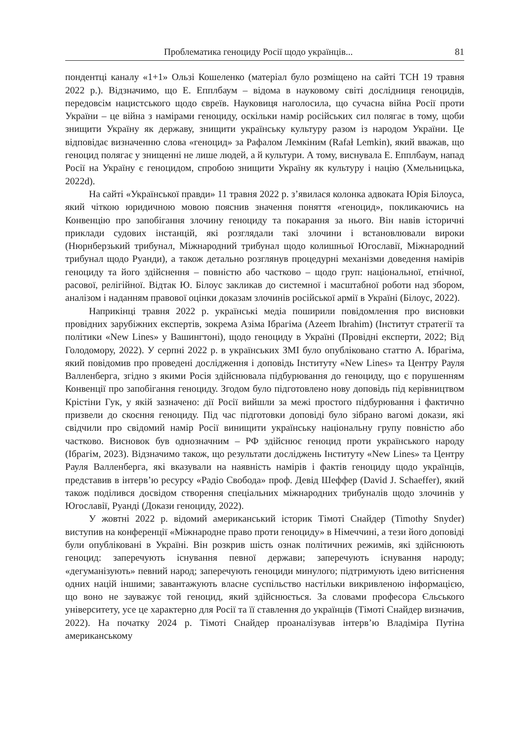Проблематика геноциду Росії щодо українців... 81
пондентці каналу «1+1» Ользі Кошеленко (матеріал було розміщено на сайті ТСН 19 травня 2022 р.). Відзначимо, що Е. Епплбаум – відома в науковому світі дослідниця геноцидів, передовсім нацистського щодо євреїв. Науковиця наголосила, що сучасна війна Росії проти України – це війна з намірами геноциду, оскільки намір російських сил полягає в тому, щоби знищити Україну як державу, знищити українську культуру разом із народом України. Це відповідає визначенню слова «геноцид» за Рафалом Лемкіним (Rafał Lemkin), який вважав, що геноцид полягає у знищенні не лише людей, а й культури. А тому, виснувала Е. Епплбаум, напад Росії на Україну є геноцидом, спробою знищити Україну як культуру і націю (Хмельницька, 2022d).
На сайті «Української правди» 11 травня 2022 р. з’явилася колонка адвоката Юрія Білоуса, який чіткою юридичною мовою пояснив значення поняття «геноцид», покликаючись на Конвенцію про запобігання злочину геноциду та покарання за нього. Він навів історичні приклади судових інстанцій, які розглядали такі злочини і встановлювали вироки (Нюрнберзький трибунал, Міжнародний трибунал щодо колишньої Югославії, Міжнародний трибунал щодо Руанди), а також детально розглянув процедурні механізми доведення намірів геноциду та його здійснення – повністю або частково – щодо груп: національної, етнічної, расової, релігійної. Відтак Ю. Білоус закликав до системної і масштабної роботи над збором, аналізом і наданням правової оцінки доказам злочинів російської армії в Україні (Білоус, 2022).
Наприкінці травня 2022 р. українські медіа поширили повідомлення про висновки провідних зарубіжних експертів, зокрема Азіма Ібрагіма (Azeem Ibrahim) (Інститут стратегії та політики «New Lines» у Вашингтоні), щодо геноциду в Україні (Провідні експерти, 2022; Від Голодомору, 2022). У серпні 2022 р. в українських ЗМІ було опубліковано статтю А. Ібрагіма, який повідомив про проведені дослідження і доповідь Інституту «New Lines» та Центру Рауля Валленберга, згідно з якими Росія здійснювала підбурювання до геноциду, що є порушенням Конвенції про запобігання геноциду. Згодом було підготовлено нову доповідь під керівництвом Крістіни Гук, у якій зазначено: дії Росії вийшли за межі простого підбурювання і фактично призвели до скоєння геноциду. Під час підготовки доповіді було зібрано вагомі докази, які свідчили про свідомий намір Росії винищити українську національну групу повністю або частково. Висновок був однозначним – РФ здійснює геноцид проти українського народу (Ібрагім, 2023). Відзначимо також, що результати досліджень Інституту «New Lines» та Центру Рауля Валленберга, які вказували на наявність намірів і фактів геноциду щодо українців, представив в інтерв’ю ресурсу «Радіо Свобода» проф. Девід Шеффер (David J. Schaeffer), який також поділився досвідом створення спеціальних міжнародних трибуналів щодо злочинів у Югославії, Руанді (Докази геноциду, 2022).
У жовтні 2022 р. відомий американський історик Тімоті Снайдер (Timothy Snyder) виступив на конференції «Міжнародне право проти геноциду» в Німеччині, а тези його доповіді були опубліковані в Україні. Він розкрив шість ознак політичних режимів, які здійснюють геноцид: заперечують існування певної держави; заперечують існування народу; «дегуманізують» певний народ; заперечують геноциди минулого; підтримують ідею витіснення одних націй іншими; завантажують власне суспільство настільки викривленою інформацією, що воно не зауважує той геноцид, який здійснюється. За словами професора Єльського університету, усе це характерно для Росії та її ставлення до українців (Тімоті Снайдер визначив, 2022). На початку 2024 р. Тімоті Снайдер проаналізував інтерв’ю Владіміра Путіна американському